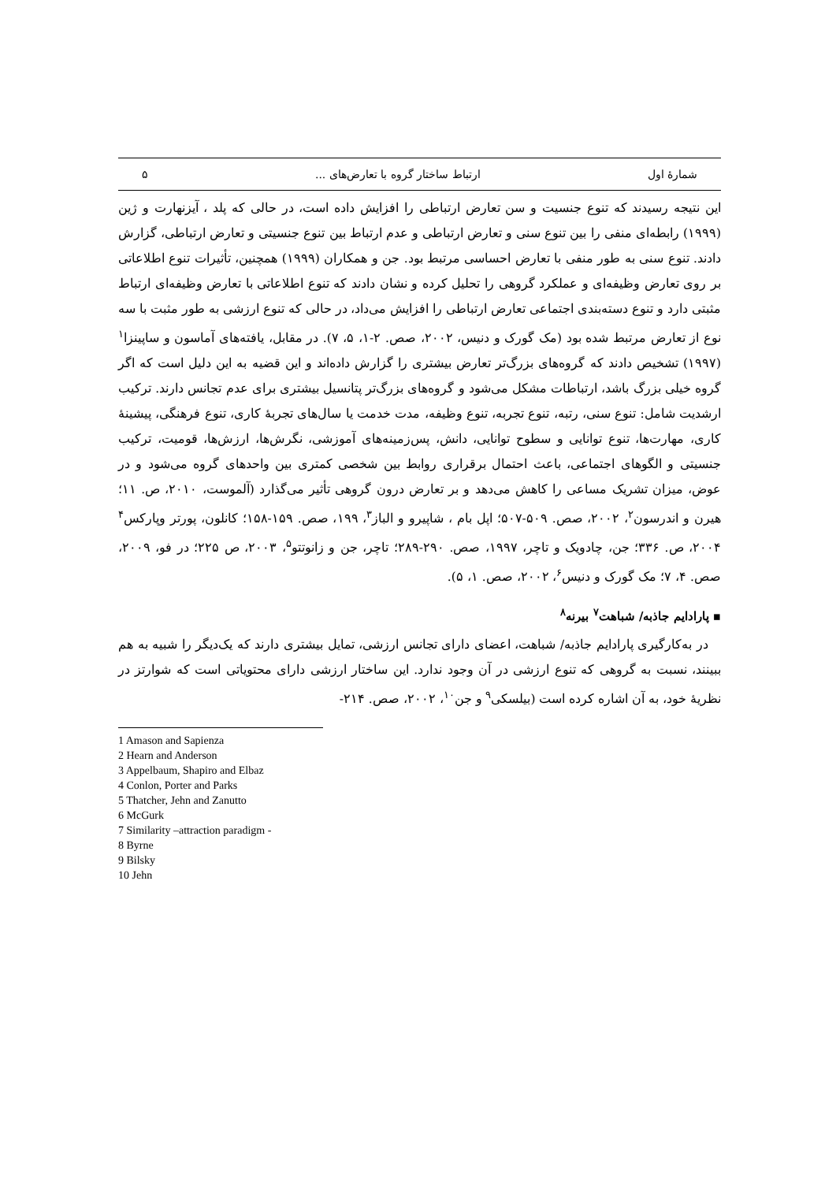شمارهٔ اول ارتباط ساختار گروه با تعارض‌های ... ۵
این نتیجه رسیدند که تنوع جنسیت و سن تعارض ارتباطی را افزایش داده است، در حالی که پلد ، آیزنهارت و ژین (۱۹۹۹) رابطه‌ای منفی را بین تنوع سنی و تعارض ارتباطی و عدم ارتباط بین تنوع جنسیتی و تعارض ارتباطی، گزارش دادند. تنوع سنی به طور منفی با تعارض احساسی مرتبط بود. جن و همکاران (۱۹۹۹) همچنین، تأثیرات تنوع اطلاعاتی بر روی تعارض وظیفه‌ای و عملکرد گروهی را تحلیل کرده و نشان دادند که تنوع اطلاعاتی با تعارض وظیفه‌ای ارتباط مثبتی دارد و تنوع دسته‌بندی اجتماعی تعارض ارتباطی را افزایش می‌داد، در حالی که تنوع ارزشی به طور مثبت با سه نوع از تعارض مرتبط شده بود (مک گورک و دنیس، ۲۰۰۲، صص. ۲-۱، ۵، ۷). در مقابل، یافته‌های آماسون و ساپینزا<sup>۱</sup> (۱۹۹۷) تشخیص دادند که گروه‌های بزرگ‌تر تعارض بیشتری را گزارش داده‌اند و این قضیه به این دلیل است که اگر گروه خیلی بزرگ باشد، ارتباطات مشکل می‌شود و گروه‌های بزرگ‌تر پتانسیل بیشتری برای عدم تجانس دارند. ترکیب ارشدیت شامل: تنوع سنی، رتبه، تنوع تجربه، تنوع وظیفه، مدت خدمت یا سال‌های تجربهٔ کاری، تنوع فرهنگی، پیشینهٔ کاری، مهارت‌ها، تنوع توانایی و سطوح توانایی، دانش، پس‌زمینه‌های آموزشی، نگرش‌ها، ارزش‌ها، قومیت، ترکیب جنسیتی و الگوهای اجتماعی، باعث احتمال برقراری روابط بین شخصی کمتری بین واحدهای گروه می‌شود و در عوض، میزان تشریک مساعی را کاهش می‌دهد و بر تعارض درون گروهی تأثیر می‌گذارد (آلموست، ۲۰۱۰، ص. ۱۱؛ هیرن و اندرسون<sup>۲</sup>، ۲۰۰۲، صص. ۵۰۹-۵۰۷؛ اپل بام ، شاپیرو و الباز<sup>۳</sup>، ۱۹۹، صص. ۱۵۹-۱۵۸؛ کانلون، پورتر وپارکس<sup>۴</sup> ۲۰۰۴، ص. ۳۳۶؛ جن، چادویک و تاچر، ۱۹۹۷، صص. ۲۹۰-۲۸۹؛ تاچر، جن و زانوتتو<sup>۵</sup>، ۲۰۰۳، ص ۲۲۵؛ در فو، ۲۰۰۹، صص. ۴، ۷؛ مک گورک و دنیس<sup>۶</sup>، ۲۰۰۲، صص. ۱، ۵).
▪ پارادایم جاذبه/ شباهت<sup>۷</sup> بیرنه<sup>۸</sup>
در به‌کارگیری پارادایم جاذبه/ شباهت، اعضای دارای تجانس ارزشی، تمایل بیشتری دارند که یک‌دیگر را شبیه به هم ببینند، نسبت به گروهی که تنوع ارزشی در آن وجود ندارد. این ساختار ارزشی دارای محتویاتی است که شوارتز در نظریهٔ خود، به آن اشاره کرده است (بیلسکی<sup>۹</sup> و جن<sup>۱۰</sup>، ۲۰۰۲، صص. ۲۱۴-
1 Amason and Sapienza
2 Hearn and Anderson
3 Appelbaum, Shapiro and Elbaz
4 Conlon, Porter and Parks
5 Thatcher, Jehn and Zanutto
6 McGurk
7 Similarity –attraction paradigm -
8 Byrne
9 Bilsky
10 Jehn